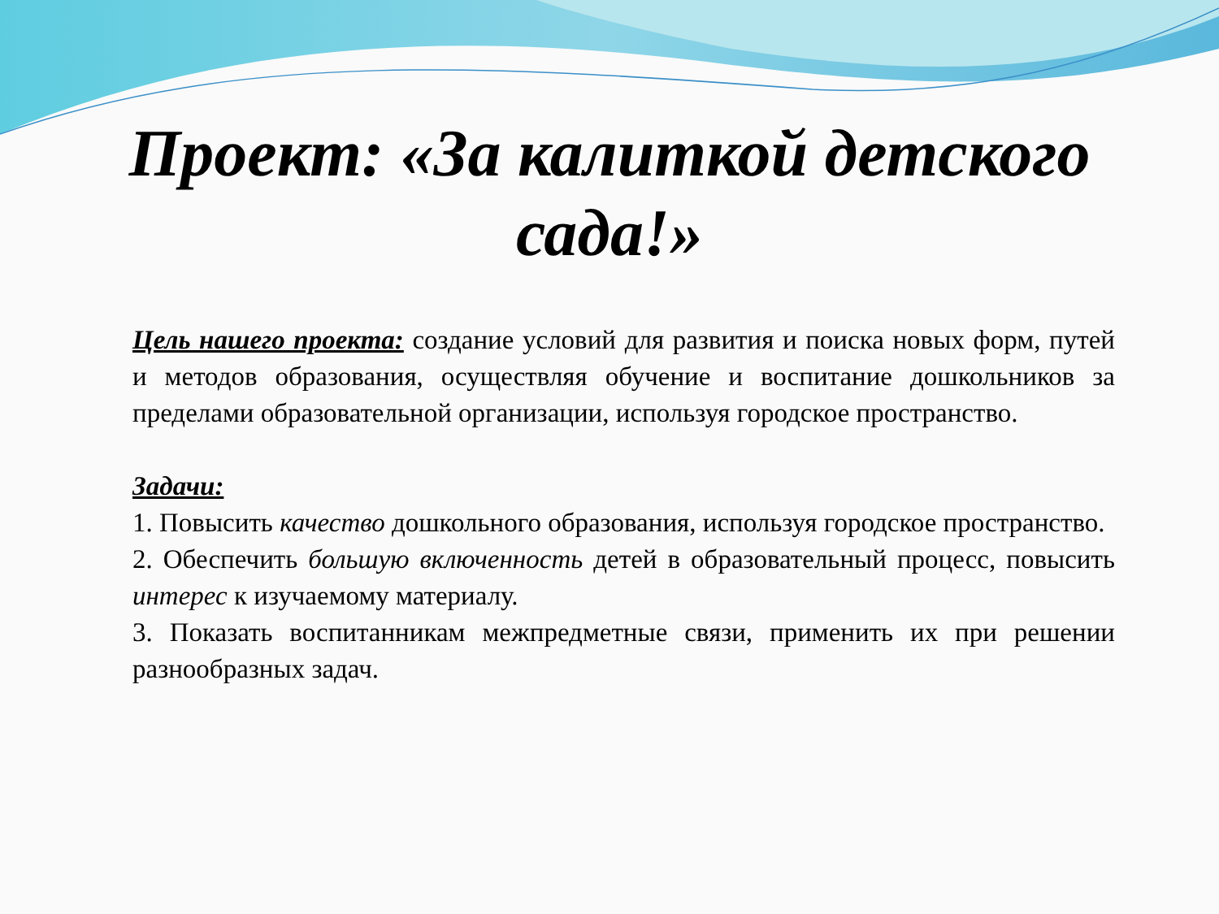Проект: «За калиткой детского
сада!»
Цель нашего проекта: создание условий для развития и поиска новых форм, путей и методов образования, осуществляя обучение и воспитание дошкольников за пределами образовательной организации, используя городское пространство.
Задачи:
1. Повысить качество дошкольного образования, используя городское пространство.
2. Обеспечить большую включенность детей в образовательный процесс, повысить интерес к изучаемому материалу.
3. Показать воспитанникам межпредметные связи, применить их при решении разнообразных задач.